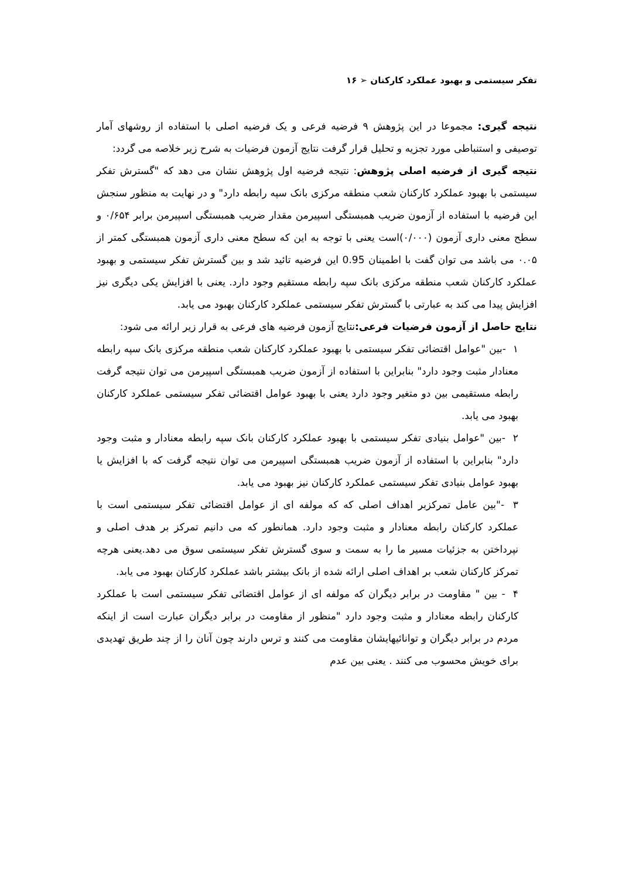تفکر سیستمی و بهبود عملکرد کارکنان ➢ ۱۶
نتیجه گیری: مجموعا در این پژوهش ۹ فرضیه فرعی و یک فرضیه اصلی با استفاده از روشهای آمار توصیفی و استنباطی مورد تجزیه و تحلیل قرار گرفت نتایج آزمون فرضیات به شرح زیر خلاصه می گردد:
نتیجه گیری از فرضیه اصلی پژوهش: نتیجه فرضیه اول پژوهش نشان می دهد که "گسترش تفکر سیستمی با بهبود عملکرد کارکنان شعب منطقه مرکزی بانک سپه رابطه دارد" و در نهایت به منظور سنجش این فرضیه با استفاده از آزمون ضریب همبستگی اسپیرمن مقدار ضریب همبستگی اسپیرمن برابر ۰/۶۵۴ و سطح معنی داری آزمون (۰/۰۰۰)است یعنی با توجه به این که سطح معنی داری آزمون همبستگی کمتر از ۰.۰۵ می باشد می توان گفت با اطمینان 0.95 این فرضیه تائید شد و بین گسترش تفکر سیستمی و بهبود عملکرد کارکنان شعب منطقه مرکزی بانک سپه رابطه مستقیم وجود دارد. یعنی با افزایش یکی دیگری نیز افزایش پیدا می کند به عبارتی با گسترش تفکر سیستمی عملکرد کارکنان بهبود می یابد.
نتایج حاصل از آزمون فرضیات فرعی: نتایج آزمون فرضیه های فرعی به قرار زیر ارائه می شود:
۱ -بین "عوامل اقتضائی تفکر سیستمی با بهبود عملکرد کارکنان شعب منطقه مرکزی بانک سپه رابطه معنادار مثبت وجود دارد" بنابراین با استفاده از آزمون ضریب همبستگی اسپیرمن می توان نتیجه گرفت رابطه مستقیمی بین دو متغیر وجود دارد یعنی با بهبود عوامل اقتضائی تفکر سیستمی عملکرد کارکنان بهبود می یابد.
۲ -بین "عوامل بنیادی تفکر سیستمی با بهبود عملکرد کارکنان بانک سپه رابطه معنادار و مثبت وجود دارد" بنابراین با استفاده از آزمون ضریب همبستگی اسپیرمن می توان نتیجه گرفت که با افزایش یا بهبود عوامل بنیادی تفکر سیستمی عملکرد کارکنان نیز بهبود می یابد.
۳ -"بین عامل تمرکزبر اهداف اصلی که که مولفه ای از عوامل اقتضائی تفکر سیستمی است با عملکرد کارکنان رابطه معنادار و مثبت وجود دارد. همانطور که می دانیم تمرکز بر هدف اصلی و نپرداختن به جزئیات مسیر ما را به سمت و سوی گسترش تفکر سیستمی سوق می دهد.یعنی هرچه تمرکز کارکنان شعب بر اهداف اصلی ارائه شده از بانک بیشتر باشد عملکرد کارکنان بهبود می یابد.
۴ - بین " مقاومت در برابر دیگران که مولفه ای از عوامل اقتضائی تفکر سیستمی است با عملکرد کارکنان رابطه معنادار و مثبت وجود دارد "منظور از مقاومت در برابر دیگران عبارت است از اینکه مردم در برابر دیگران و توانائیهایشان مقاومت می کنند و ترس دارند چون آنان را از چند طریق تهدیدی برای خویش محسوب می کنند . یعنی بین عدم